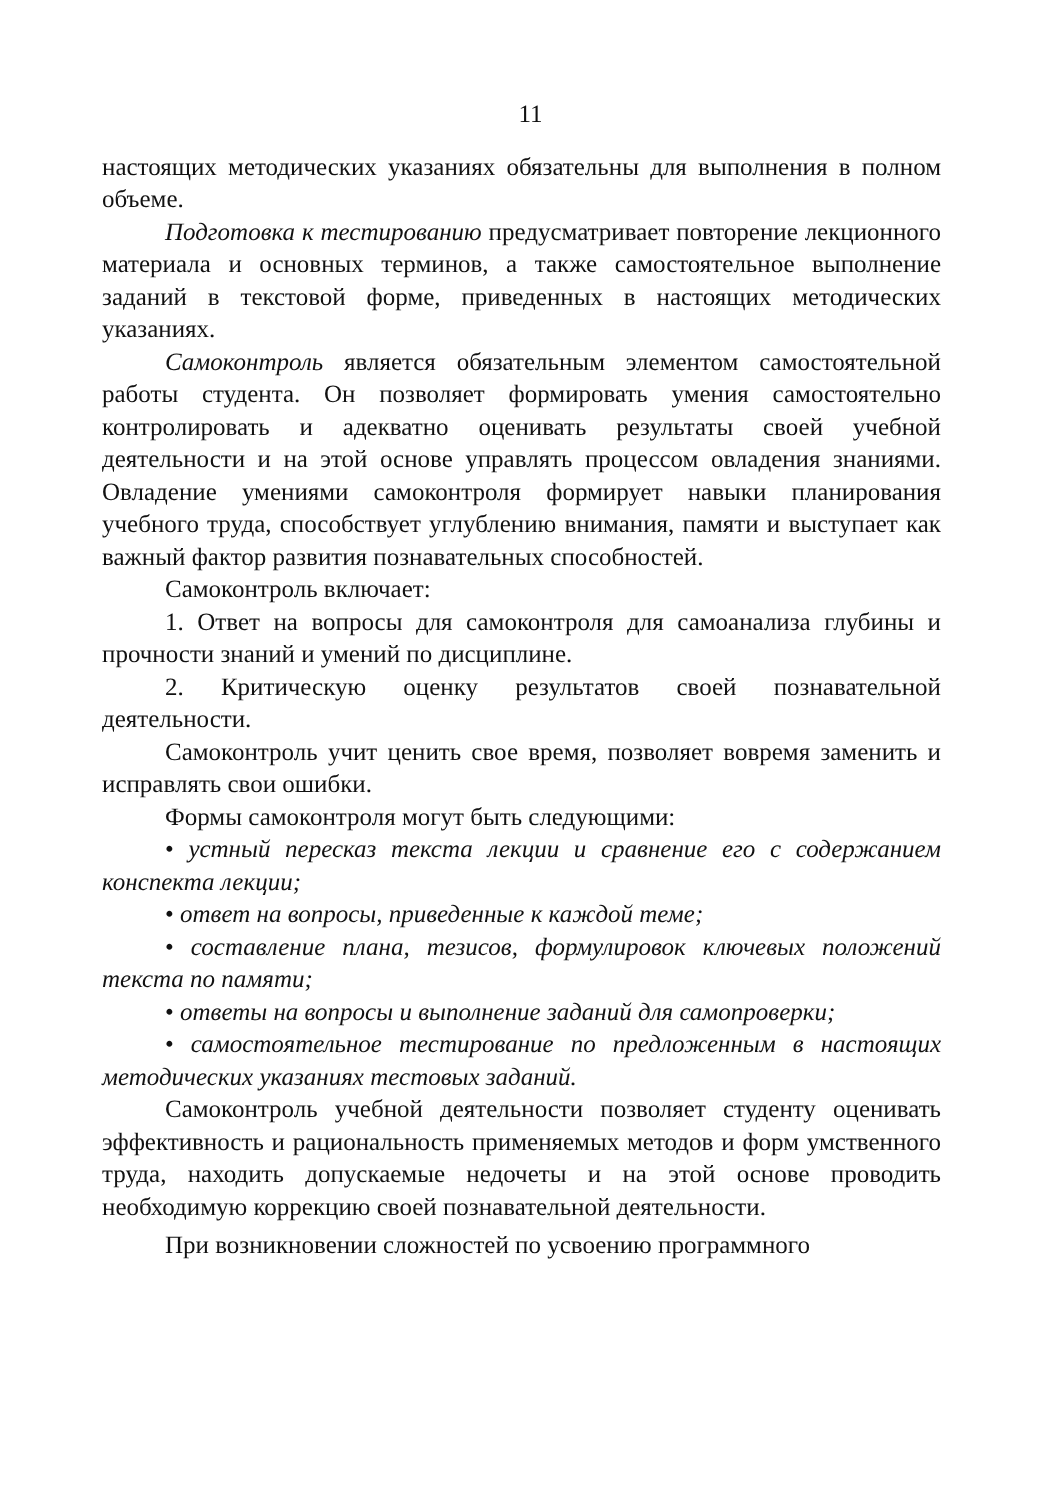11
настоящих методических указаниях обязательны для выполнения в полном объеме.
Подготовка к тестированию предусматривает повторение лекционного материала и основных терминов, а также самостоятельное выполнение заданий в текстовой форме, приведенных в настоящих методических указаниях.
Самоконтроль является обязательным элементом самостоятельной работы студента. Он позволяет формировать умения самостоятельно контролировать и адекватно оценивать результаты своей учебной деятельности и на этой основе управлять процессом овладения знаниями. Овладение умениями самоконтроля формирует навыки планирования учебного труда, способствует углублению внимания, памяти и выступает как важный фактор развития познавательных способностей.
Самоконтроль включает:
1. Ответ на вопросы для самоконтроля для самоанализа глубины и прочности знаний и умений по дисциплине.
2. Критическую оценку результатов своей познавательной деятельности.
Самоконтроль учит ценить свое время, позволяет вовремя заменить и исправлять свои ошибки.
Формы самоконтроля могут быть следующими:
• устный пересказ текста лекции и сравнение его с содержанием конспекта лекции;
• ответ на вопросы, приведенные к каждой теме;
• составление плана, тезисов, формулировок ключевых положений текста по памяти;
• ответы на вопросы и выполнение заданий для самопроверки;
• самостоятельное тестирование по предложенным в настоящих методических указаниях тестовых заданий.
Самоконтроль учебной деятельности позволяет студенту оценивать эффективность и рациональность применяемых методов и форм умственного труда, находить допускаемые недочеты и на этой основе проводить необходимую коррекцию своей познавательной деятельности.
При возникновении сложностей по усвоению программного